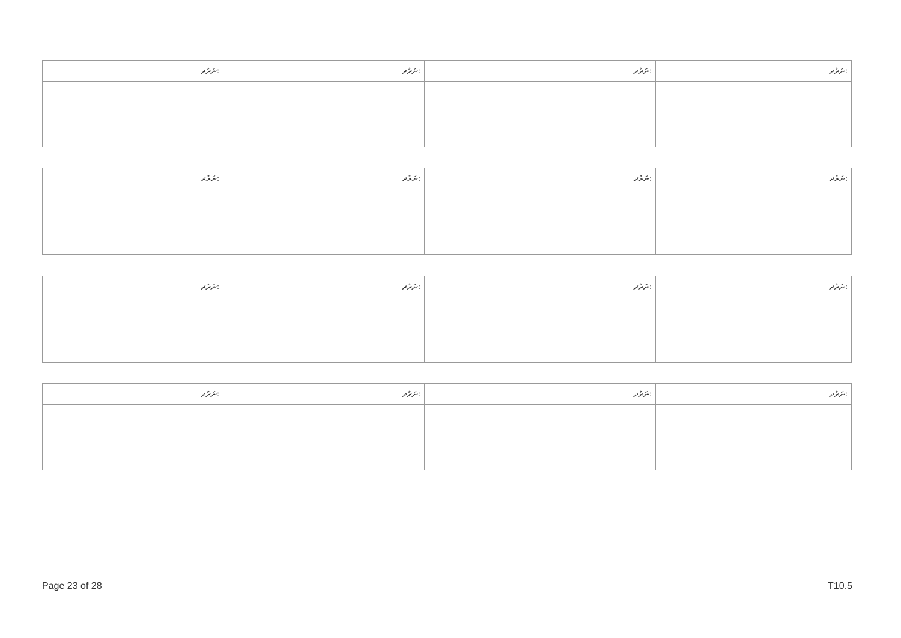| ނަރުދ: | ނަރުދ: | ނަރުދ: | ނަރުދ: |
| --- | --- | --- | --- |
| ނަރުދ: | ނަރުދ: | ނަރުދ: | ނަރުދ: |
| --- | --- | --- | --- |
| ނަރުދ: | ނަރުދ: | ނަރުދ: | ނަރުދ: |
| --- | --- | --- | --- |
| ނަރުދ: | ނަރުދ: | ނަރުދ: | ނަރުދ: |
| --- | --- | --- | --- |
Page 23 of 28 T10.5